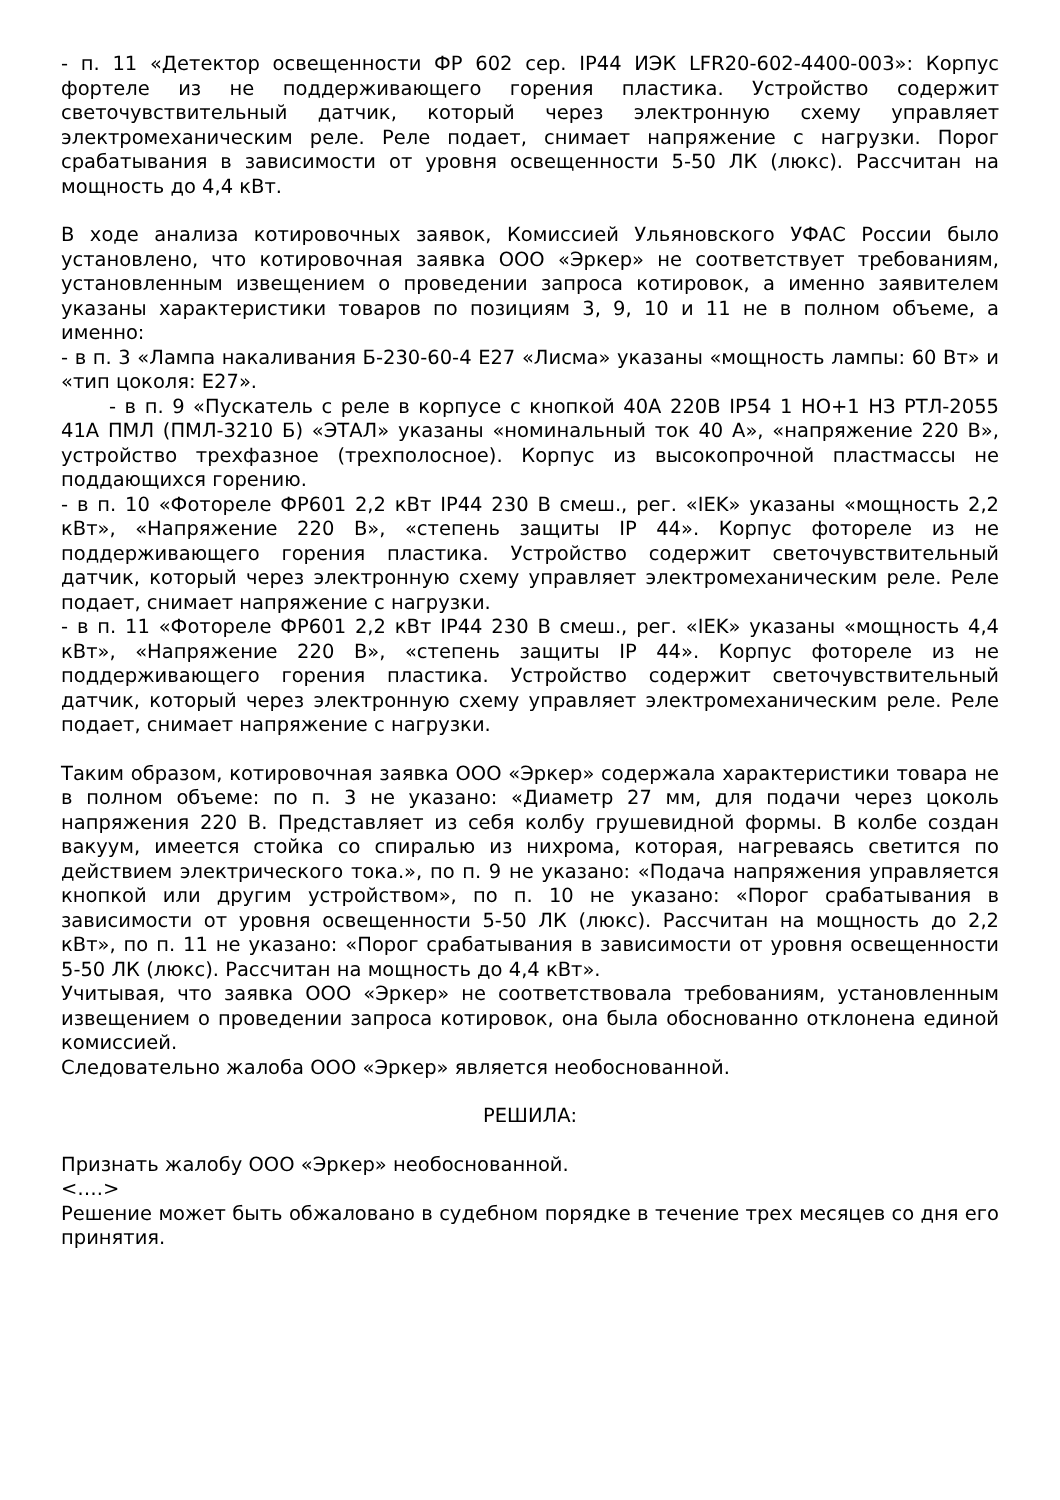- п. 11 «Детектор освещенности ФР 602 сер. IP44 ИЭК LFR20-602-4400-003»: Корпус фортеле из не поддерживающего горения пластика. Устройство содержит светочувствительный датчик, который через электронную схему управляет электромеханическим реле. Реле подает, снимает напряжение с нагрузки. Порог срабатывания в зависимости от уровня освещенности 5-50 ЛК (люкс). Рассчитан на мощность до 4,4 кВт.
В ходе анализа котировочных заявок, Комиссией Ульяновского УФАС России было установлено, что котировочная заявка ООО «Эркер» не соответствует требованиям, установленным извещением о проведении запроса котировок, а именно заявителем указаны характеристики товаров по позициям 3, 9, 10 и 11 не в полном объеме, а именно:
- в п. 3 «Лампа накаливания Б-230-60-4 Е27 «Лисма» указаны «мощность лампы: 60 Вт» и «тип цоколя: Е27».
- в п. 9 «Пускатель с реле в корпусе с кнопкой 40А 220В IP54 1 НО+1 НЗ РТЛ-2055 41А ПМЛ (ПМЛ-3210 Б) «ЭТАЛ» указаны «номинальный ток 40 А», «напряжение 220 В», устройство трехфазное (трехполосное). Корпус из высокопрочной пластмассы не поддающихся горению.
- в п. 10 «Фотореле ФР601 2,2 кВт IP44 230 В смеш., рег. «IEK» указаны «мощность 2,2 кВт», «Напряжение 220 В», «степень защиты IP 44». Корпус фотореле из не поддерживающего горения пластика. Устройство содержит светочувствительный датчик, который через электронную схему управляет электромеханическим реле. Реле подает, снимает напряжение с нагрузки.
- в п. 11 «Фотореле ФР601 2,2 кВт IP44 230 В смеш., рег. «IEK» указаны «мощность 4,4 кВт», «Напряжение 220 В», «степень защиты IP 44». Корпус фотореле из не поддерживающего горения пластика. Устройство содержит светочувствительный датчик, который через электронную схему управляет электромеханическим реле. Реле подает, снимает напряжение с нагрузки.
Таким образом, котировочная заявка ООО «Эркер» содержала характеристики товара не в полном объеме: по п. 3 не указано: «Диаметр 27 мм, для подачи через цоколь напряжения 220 В. Представляет из себя колбу грушевидной формы. В колбе создан вакуум, имеется стойка со спиралью из нихрома, которая, нагреваясь светится по действием электрического тока.», по п. 9 не указано: «Подача напряжения управляется кнопкой или другим устройством», по п. 10 не указано: «Порог срабатывания в зависимости от уровня освещенности 5-50 ЛК (люкс). Рассчитан на мощность до 2,2 кВт», по п. 11 не указано: «Порог срабатывания в зависимости от уровня освещенности 5-50 ЛК (люкс). Рассчитан на мощность до 4,4 кВт».
Учитывая, что заявка ООО «Эркер» не соответствовала требованиям, установленным извещением о проведении запроса котировок, она была обоснованно отклонена единой комиссией.
Следовательно жалоба ООО «Эркер» является необоснованной.
РЕШИЛА:
Признать жалобу ООО «Эркер» необоснованной.
<….>
Решение может быть обжаловано в судебном порядке в течение трех месяцев со дня его принятия.